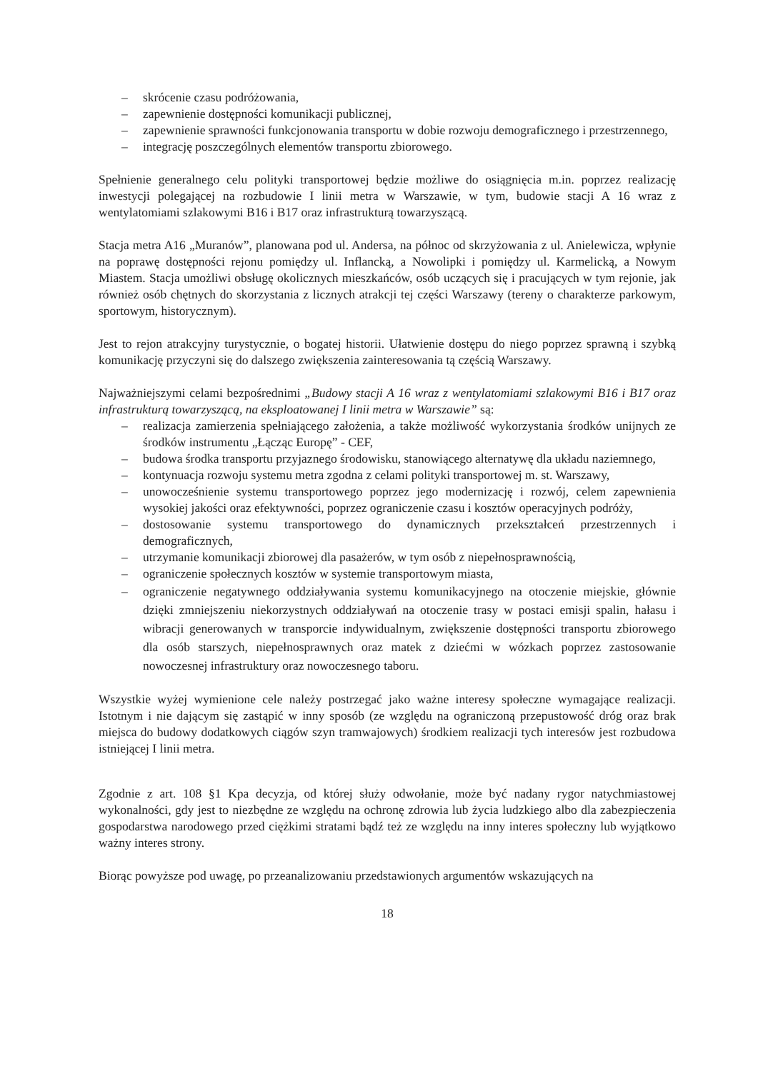– skrócenie czasu podróżowania,
– zapewnienie dostępności komunikacji publicznej,
– zapewnienie sprawności funkcjonowania transportu w dobie rozwoju demograficznego i przestrzennego,
– integrację poszczególnych elementów transportu zbiorowego.
Spełnienie generalnego celu polityki transportowej będzie możliwe do osiągnięcia m.in. poprzez realizację inwestycji polegającej na rozbudowie I linii metra w Warszawie, w tym, budowie stacji A 16 wraz z wentylatomiami szlakowymi B16 i B17 oraz infrastrukturą towarzyszącą.
Stacja metra A16 „Muranów”, planowana pod ul. Andersa, na północ od skrzyżowania z ul. Anielewicza, wpłynie na poprawę dostępności rejonu pomiędzy ul. Inflancką, a Nowolipki i pomiędzy ul. Karmelicką, a Nowym Miastem. Stacja umożliwi obsługę okolicznych mieszkańców, osób uczących się i pracujących w tym rejonie, jak również osób chętnych do skorzystania z licznych atrakcji tej części Warszawy (tereny o charakterze parkowym, sportowym, historycznym).
Jest to rejon atrakcyjny turystycznie, o bogatej historii. Ułatwienie dostępu do niego poprzez sprawną i szybką komunikację przyczyni się do dalszego zwiększenia zainteresowania tą częścią Warszawy.
Najważniejszymi celami bezpośrednimi „Budowy stacji A 16 wraz z wentylatomiami szlakowymi B16 i B17 oraz infrastrukturą towarzyszącą, na eksploatowanej I linii metra w Warszawie” są:
– realizacja zamierzenia spełniającego założenia, a także możliwość wykorzystania środków unijnych ze środków instrumentu „Łącząc Europę” - CEF,
– budowa środka transportu przyjaznego środowisku, stanowiącego alternatywę dla układu naziemnego,
– kontynuacja rozwoju systemu metra zgodna z celami polityki transportowej m. st. Warszawy,
– unowocześnienie systemu transportowego poprzez jego modernizację i rozwój, celem zapewnienia wysokiej jakości oraz efektywności, poprzez ograniczenie czasu i kosztów operacyjnych podróży,
– dostosowanie systemu transportowego do dynamicznych przekształceń przestrzennych i demograficznych,
– utrzymanie komunikacji zbiorowej dla pasażerów, w tym osób z niepełnosprawnością,
– ograniczenie społecznych kosztów w systemie transportowym miasta,
– ograniczenie negatywnego oddziaływania systemu komunikacyjnego na otoczenie miejskie, głównie dzięki zmniejszeniu niekorzystnych oddziaływań na otoczenie trasy w postaci emisji spalin, hałasu i wibracji generowanych w transporcie indywidualnym, zwiększenie dostępności transportu zbiorowego dla osób starszych, niepełnosprawnych oraz matek z dziećmi w wózkach poprzez zastosowanie nowoczesnej infrastruktury oraz nowoczesnego taboru.
Wszystkie wyżej wymienione cele należy postrzegać jako ważne interesy społeczne wymagające realizacji. Istotnym i nie dającym się zastąpić w inny sposób (ze względu na ograniczoną przepustowość dróg oraz brak miejsca do budowy dodatkowych ciągów szyn tramwajowych) środkiem realizacji tych interesów jest rozbudowa istniejącej I linii metra.
Zgodnie z art. 108 §1 Kpa decyzja, od której służy odwołanie, może być nadany rygor natychmiastowej wykonalności, gdy jest to niezbędne ze względu na ochronę zdrowia lub życia ludzkiego albo dla zabezpieczenia gospodarstwa narodowego przed ciężkimi stratami bądź też ze względu na inny interes społeczny lub wyjątkowo ważny interes strony.
Biorąc powyższe pod uwagę, po przeanalizowaniu przedstawionych argumentów wskazujących na
18